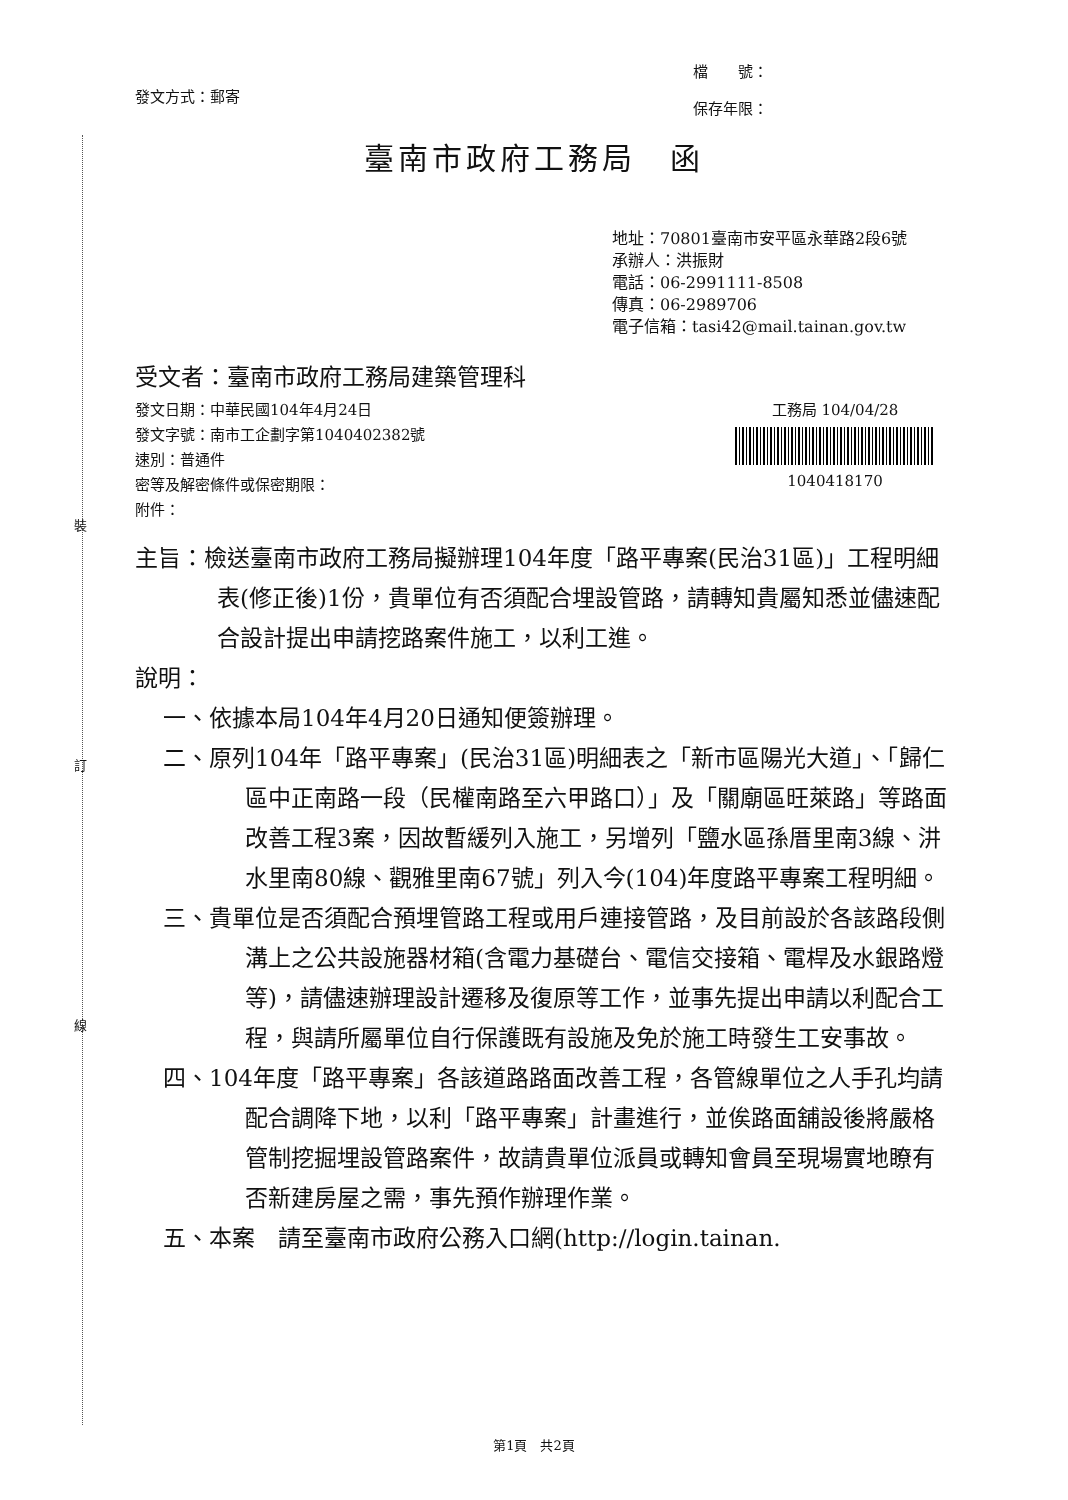裝
訂
線
發文方式：郵寄
檔　　號：
保存年限：
臺南市政府工務局　函
地址：70801臺南市安平區永華路2段6號
承辦人：洪振財
電話：06-2991111-8508
傳真：06-2989706
電子信箱：tasi42@mail.tainan.gov.tw
受文者：臺南市政府工務局建築管理科
發文日期：中華民國104年4月24日
發文字號：南市工企劃字第1040402382號
速別：普通件
密等及解密條件或保密期限：
附件：
工務局 104/04/28
1040418170
主旨：檢送臺南市政府工務局擬辦理104年度「路平專案(民治31區)」工程明細表(修正後)1份，貴單位有否須配合埋設管路，請轉知貴屬知悉並儘速配合設計提出申請挖路案件施工，以利工進。
說明：
一、依據本局104年4月20日通知便簽辦理。
二、原列104年「路平專案」(民治31區)明細表之「新市區陽光大道」、「歸仁區中正南路一段（民權南路至六甲路口）」及「關廟區旺萊路」等路面改善工程3案，因故暫緩列入施工，另增列「鹽水區孫厝里南3線、汫水里南80線、觀雅里南67號」列入今(104)年度路平專案工程明細。
三、貴單位是否須配合預埋管路工程或用戶連接管路，及目前設於各該路段側溝上之公共設施器材箱(含電力基礎台、電信交接箱、電桿及水銀路燈等)，請儘速辦理設計遷移及復原等工作，並事先提出申請以利配合工程，與請所屬單位自行保護既有設施及免於施工時發生工安事故。
四、104年度「路平專案」各該道路路面改善工程，各管線單位之人手孔均請配合調降下地，以利「路平專案」計畫進行，並俟路面舖設後將嚴格管制挖掘埋設管路案件，故請貴單位派員或轉知會員至現場實地瞭有否新建房屋之需，事先預作辦理作業。
五、本案　請至臺南市政府公務入口網(http://login.tainan.
第1頁　共2頁